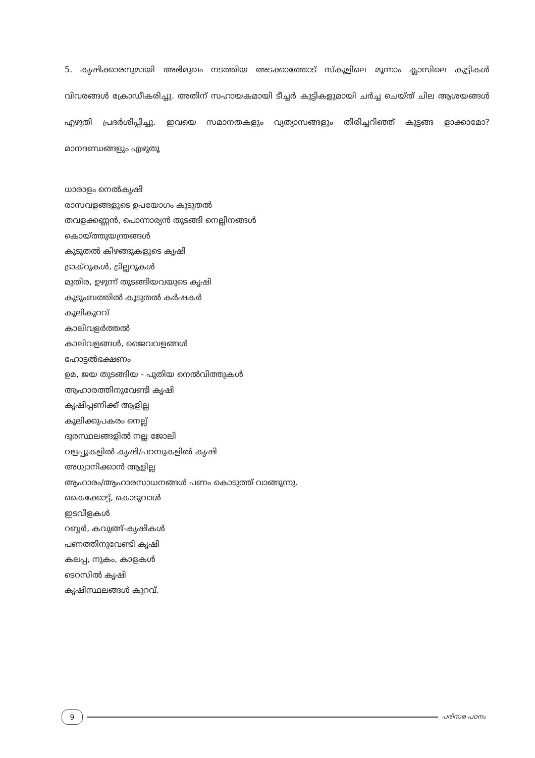5. കൃഷിക്കാരനുമായി അഭിമുഖം നടത്തിയ അടക്കാത്തോട് സ്കൂളിലെ മൂന്നാം ക്ലാസിലെ കുട്ടികൾ വിവരങ്ങൾ ക്രോഡീകരിച്ചു. അതിന് സഹായകമായി ടീച്ചർ കുട്ടികളുമായി ചർച്ച ചെയ്ത് ചില ആശയങ്ങൾ എഴുതി പ്രദർശിപ്പിച്ചു. ഇവയെ സമാനതകളും വ്യത്യാസങ്ങളും തിരിച്ചറിഞ്ഞ് കൂട്ടങ്ങ ളാക്കാമോ? മാനദണ്ഡങ്ങളും എഴുതൂ
ധാരാളം നെൽകൃഷി
രാസവളങ്ങളുടെ ഉപയോഗം കൂടുതൽ
തവളക്കണ്ണൻ, പൊന്നാര്യൻ തുടങ്ങി നെല്ലിനങ്ങൾ
കൊയ്ത്തുയന്ത്രങ്ങൾ
കൂടുതൽ കിഴങ്ങുകളുടെ കൃഷി
ട്രാക്റുകൾ, ട്രില്ലറുകൾ
മുതിര, ഉഴുന്ന് തുടങ്ങിയവയുടെ കൃഷി
കുടുംബത്തിൽ കൂടുതൽ കർഷകർ
കൂലികുറവ്
കാലിവളർത്തൽ
കാലിവളങ്ങൾ, ജൈവവളങ്ങൾ
ഹോട്ടൽഭക്ഷണം
ഉമ, ജയ തുടങ്ങിയ - പുതിയ നെൽവിത്തുകൾ
ആഹാരത്തിനുവേണ്ടി കൃഷി
കൃഷിപ്പണിക്ക് ആളില്ല
കൂലിക്കുപകരം നെല്ല്
ദൂരസ്ഥലങ്ങളിൽ നല്ല ജോലി
വളപ്പുകളിൽ കൃഷി/പറമ്പുകളിൽ കൃഷി
അധ്വാനിക്കാൻ ആളില്ല
ആഹാരം/ആഹാരസാധനങ്ങൾ പണം കൊടുത്ത് വാങ്ങുന്നു.
കൈക്കോട്ട്, കൊടുവാൾ
ഇടവിളകൾ
റബ്ബർ, കവുങ്ങ്-കൃഷികൾ
പണത്തിനുവേണ്ടി കൃഷി
കലപ്പ, നുകം, കാളകൾ
ടെറസിൽ കൃഷി
കൃഷിസ്ഥലങ്ങൾ കുറവ്.
9
പരിസര പഠനം